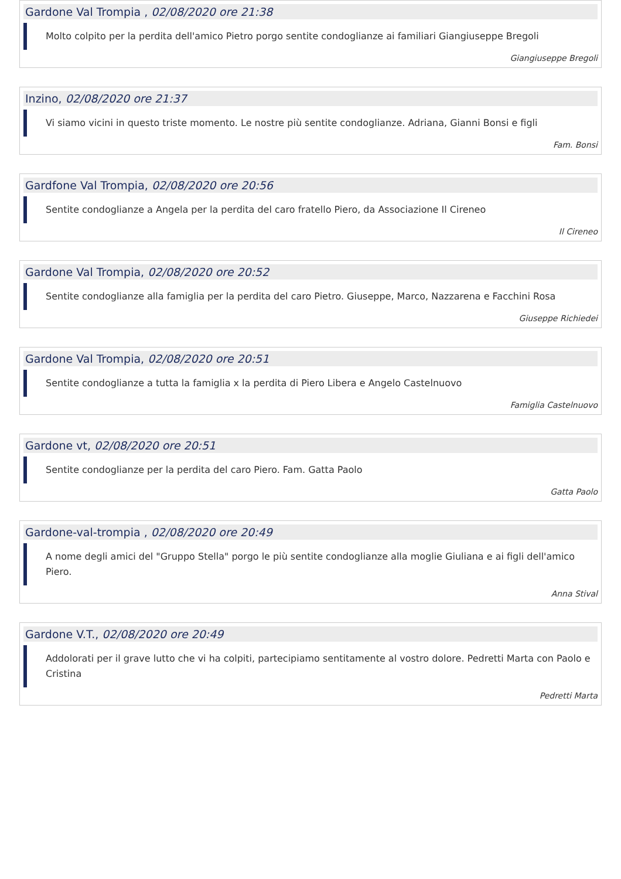Gardone Val Trompia , 02/08/2020 ore 21:38
Molto colpito per la perdita dell'amico Pietro porgo sentite condoglianze ai familiari Giangiuseppe Bregoli
Giangiuseppe Bregoli
Inzino, 02/08/2020 ore 21:37
Vi siamo vicini in questo triste momento. Le nostre più sentite condoglianze. Adriana, Gianni Bonsi e figli
Fam. Bonsi
Gardfone Val Trompia, 02/08/2020 ore 20:56
Sentite condoglianze a Angela per la perdita del caro fratello Piero, da Associazione Il Cireneo
Il Cireneo
Gardone Val Trompia, 02/08/2020 ore 20:52
Sentite condoglianze alla famiglia per la perdita del caro Pietro. Giuseppe, Marco, Nazzarena e Facchini Rosa
Giuseppe Richiedei
Gardone Val Trompia, 02/08/2020 ore 20:51
Sentite condoglianze a tutta la famiglia x la perdita di Piero Libera e Angelo Castelnuovo
Famiglia Castelnuovo
Gardone vt, 02/08/2020 ore 20:51
Sentite condoglianze per la perdita del caro Piero. Fam. Gatta Paolo
Gatta Paolo
Gardone-val-trompia , 02/08/2020 ore 20:49
A nome degli amici del "Gruppo Stella" porgo le più sentite condoglianze alla moglie Giuliana e ai figli dell'amico Piero.
Anna Stival
Gardone V.T., 02/08/2020 ore 20:49
Addolorati per il grave lutto che vi ha colpiti, partecipiamo sentitamente al vostro dolore. Pedretti Marta con Paolo e Cristina
Pedretti Marta